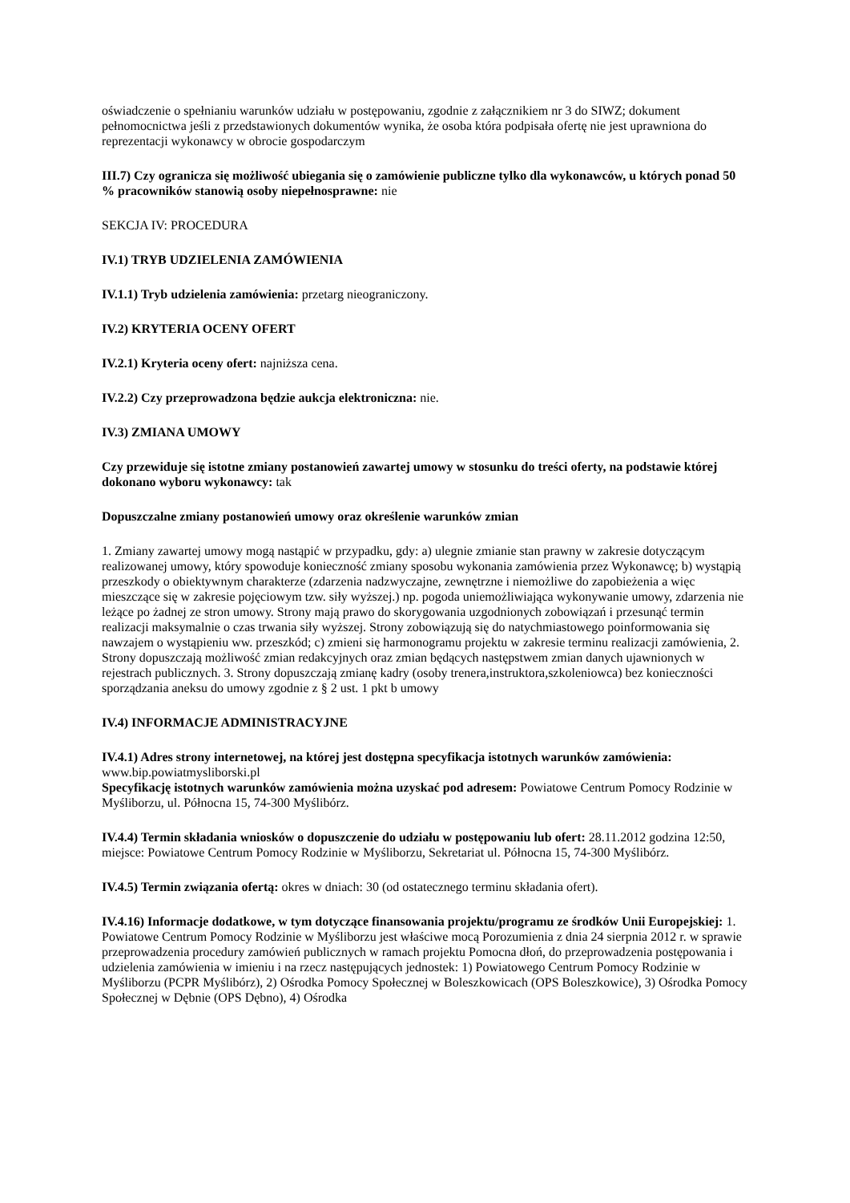oświadczenie o spełnianiu warunków udziału w postępowaniu, zgodnie z załącznikiem nr 3 do SIWZ; dokument pełnomocnictwa jeśli z przedstawionych dokumentów wynika, że osoba która podpisała ofertę nie jest uprawniona do reprezentacji wykonawcy w obrocie gospodarczym
III.7) Czy ogranicza się możliwość ubiegania się o zamówienie publiczne tylko dla wykonawców, u których ponad 50 % pracowników stanowią osoby niepełnosprawne: nie
SEKCJA IV: PROCEDURA
IV.1) TRYB UDZIELENIA ZAMÓWIENIA
IV.1.1) Tryb udzielenia zamówienia: przetarg nieograniczony.
IV.2) KRYTERIA OCENY OFERT
IV.2.1) Kryteria oceny ofert: najniższa cena.
IV.2.2) Czy przeprowadzona będzie aukcja elektroniczna: nie.
IV.3) ZMIANA UMOWY
Czy przewiduje się istotne zmiany postanowień zawartej umowy w stosunku do treści oferty, na podstawie której dokonano wyboru wykonawcy: tak
Dopuszczalne zmiany postanowień umowy oraz określenie warunków zmian
1. Zmiany zawartej umowy mogą nastąpić w przypadku, gdy: a) ulegnie zmianie stan prawny w zakresie dotyczącym realizowanej umowy, który spowoduje konieczność zmiany sposobu wykonania zamówienia przez Wykonawcę; b) wystąpią przeszkody o obiektywnym charakterze (zdarzenia nadzwyczajne, zewnętrzne i niemożliwe do zapobieżenia a więc mieszczące się w zakresie pojęciowym tzw. siły wyższej.) np. pogoda uniemożliwiająca wykonywanie umowy, zdarzenia nie leżące po żadnej ze stron umowy. Strony mają prawo do skorygowania uzgodnionych zobowiązań i przesunąć termin realizacji maksymalnie o czas trwania siły wyższej. Strony zobowiązują się do natychmiastowego poinformowania się nawzajem o wystąpieniu ww. przeszkód; c) zmieni się harmonogramu projektu w zakresie terminu realizacji zamówienia, 2. Strony dopuszczają możliwość zmian redakcyjnych oraz zmian będących następstwem zmian danych ujawnionych w rejestrach publicznych. 3. Strony dopuszczają zmianę kadry (osoby trenera,instruktora,szkoleniowca) bez konieczności sporządzania aneksu do umowy zgodnie z § 2 ust. 1 pkt b umowy
IV.4) INFORMACJE ADMINISTRACYJNE
IV.4.1) Adres strony internetowej, na której jest dostępna specyfikacja istotnych warunków zamówienia: www.bip.powiatmysliborski.pl
Specyfikację istotnych warunków zamówienia można uzyskać pod adresem: Powiatowe Centrum Pomocy Rodzinie w Myśliborzu, ul. Północna 15, 74-300 Myślibórz.
IV.4.4) Termin składania wniosków o dopuszczenie do udziału w postępowaniu lub ofert: 28.11.2012 godzina 12:50, miejsce: Powiatowe Centrum Pomocy Rodzinie w Myśliborzu, Sekretariat ul. Północna 15, 74-300 Myślibórz.
IV.4.5) Termin związania ofertą: okres w dniach: 30 (od ostatecznego terminu składania ofert).
IV.4.16) Informacje dodatkowe, w tym dotyczące finansowania projektu/programu ze środków Unii Europejskiej: 1. Powiatowe Centrum Pomocy Rodzinie w Myśliborzu jest właściwe mocą Porozumienia z dnia 24 sierpnia 2012 r. w sprawie przeprowadzenia procedury zamówień publicznych w ramach projektu Pomocna dłoń, do przeprowadzenia postępowania i udzielenia zamówienia w imieniu i na rzecz następujących jednostek: 1) Powiatowego Centrum Pomocy Rodzinie w Myśliborzu (PCPR Myślibórz), 2) Ośrodka Pomocy Społecznej w Boleszkowicach (OPS Boleszkowice), 3) Ośrodka Pomocy Społecznej w Dębnie (OPS Dębno), 4) Ośrodka